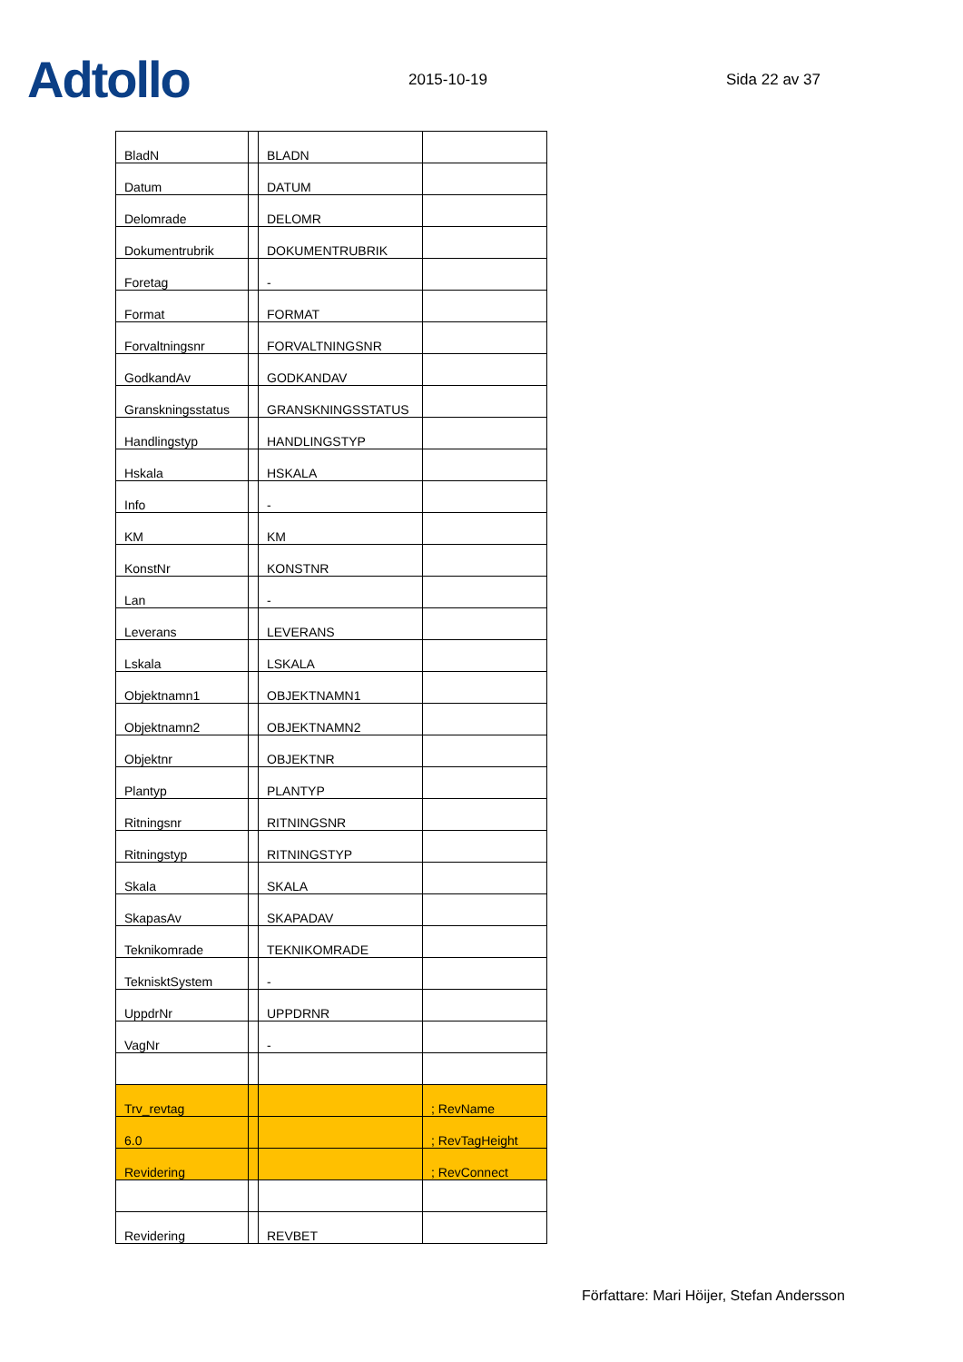Adtollo
2015-10-19
Sida 22 av 37
| BladN | | BLADN | |
| Datum | | DATUM | |
| Delomrade | | DELOMR | |
| Dokumentrubrik | | DOKUMENTRUBRIK | |
| Foretag | | - | |
| Format | | FORMAT | |
| Forvaltningsnr | | FORVALTNINGSNR | |
| GodkandAv | | GODKANDAV | |
| Granskningsstatus | | GRANSKNINGSSTATUS | |
| Handlingstyp | | HANDLINGSTYP | |
| Hskala | | HSKALA | |
| Info | | - | |
| KM | | KM | |
| KonstNr | | KONSTNR | |
| Lan | | - | |
| Leverans | | LEVERANS | |
| Lskala | | LSKALA | |
| Objektnamn1 | | OBJEKTNAMN1 | |
| Objektnamn2 | | OBJEKTNAMN2 | |
| Objektnr | | OBJEKTNR | |
| Plantyp | | PLANTYP | |
| Ritningsnr | | RITNINGSNR | |
| Ritningstyp | | RITNINGSTYP | |
| Skala | | SKALA | |
| SkapasAv | | SKAPADAV | |
| Teknikomrade | | TEKNIKOMRADE | |
| TeknisktSystem | | - | |
| UppdrNr | | UPPDRNR | |
| VagNr | | - | |
| Trv_revtag | | | ; RevName |
| 6.0 | | | ; RevTagHeight |
| Revidering | | | ; RevConnect |
| Revidering | | REVBET | |
Författare: Mari Höijer, Stefan Andersson